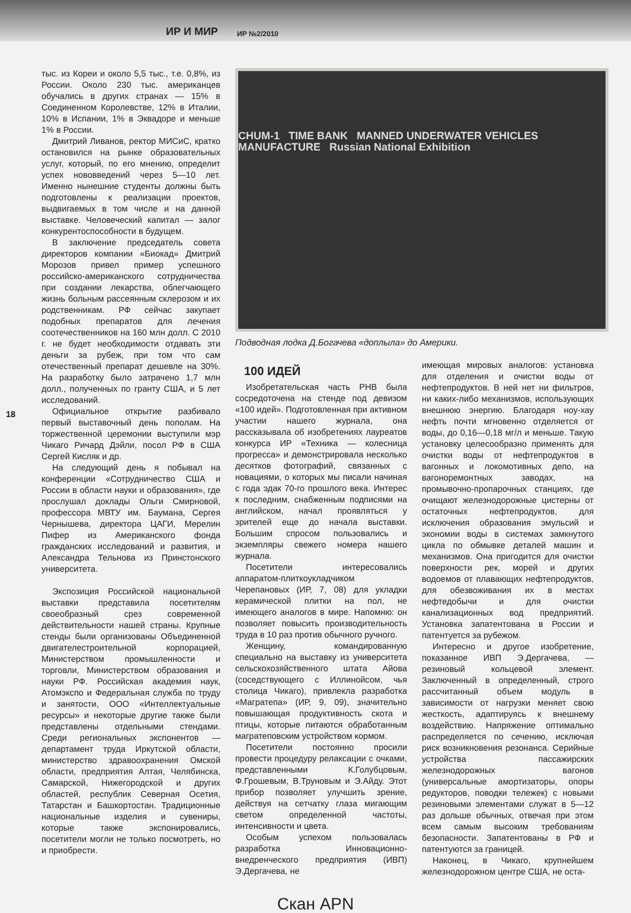ИР И МИР ИР №2/2010
18
тыс. из Кореи и около 5,5 тыс., т.е. 0,8%, из России. Около 230 тыс. американцев обучались в других странах — 15% в Соединенном Королевстве, 12% в Италии, 10% в Испании, 1% в Эквадоре и меньше 1% в России.
Дмитрий Ливанов, ректор МИСиС, кратко остановился на рынке образовательных услуг, который, по его мнению, определит успех нововведений через 5—10 лет. Именно нынешние студенты должны быть подготовлены к реализации проектов, выдвигаемых в том числе и на данной выставке. Человеческий капитал — залог конкурентоспособности в будущем.
В заключение председатель совета директоров компании «Биокад» Дмитрий Морозов привел пример успешного российско-американского сотрудничества при создании лекарства, облегчающего жизнь больным рассеянным склерозом и их родственникам. РФ сейчас закупает подобных препаратов для лечения соотечественников на 160 млн долл. С 2010 г. не будет необходимости отдавать эти деньги за рубеж, при том что сам отечественный препарат дешевле на 30%. На разработку было затрачено 1,7 млн долл., полученных по гранту США, и 5 лет исследований.
Официальное открытие разбивало первый выставочный день пополам. На торжественной церемонии выступили мэр Чикаго Ричард Дэйли, посол РФ в США Сергей Кисляк и др.
На следующий день я побывал на конференции «Сотрудничество США и России в области науки и образования», где прослушал доклады Ольги Смирновой, профессора МВТУ им. Баумана, Сергея Чернышева, директора ЦАГИ, Мерелин Пифер из Американского фонда гражданских исследований и развития, и Александра Тельнова из Принстонского университета.
Экспозиция Российской национальной выставки представила посетителям своеобразный срез современной действительности нашей страны. Крупные стенды были организованы Объединенной двигателестроительной корпорацией, Министерством промышленности и торговли, Министерством образования и науки РФ. Российская академия наук, Атомэкспо и Федеральная служба по труду и занятости, ООО «Интеллектуальные ресурсы» и некоторые другие также были представлены отдельными стендами. Среди региональных экспонентов — департамент труда Иркутской области, министерство здравоохранения Омской области, предприятия Алтая, Челябинска, Самарской, Нижегородской и других областей, республик Северная Осетия, Татарстан и Башкортостан. Традиционные национальные изделия и сувениры, которые также экспонировались, посетители могли не только посмотреть, но и приобрести.
CHUM-1 TIME BANK MANNED UNDERWATER VEHICLES MANUFACTURE Russian National Exhibition
Подводная лодка Д.Богачева «доплыла» до Америки.
100 ИДЕЙ
Изобретательская часть РНВ была сосредоточена на стенде под девизом «100 идей». Подготовленная при активном участии нашего журнала, она рассказывала об изобретениях лауреатов конкурса ИР «Техника — колесница прогресса» и демонстрировала несколько десятков фотографий, связанных с новациями, о которых мы писали начиная с года эдак 70-го прошлого века. Интерес к последним, снабженным подписями на английском, начал проявляться у зрителей еще до начала выставки. Большим спросом пользовались и экземпляры свежего номера нашего журнала.
Посетители интересовались аппаратом-плиткоукладчиком Черепановых (ИР, 7, 08) для укладки керамической плитки на пол, не имеющего аналогов в мире. Напомню: он позволяет повысить производительность труда в 10 раз против обычного ручного.
Женщину, командированную специально на выставку из университета сельскохозяйственного штата Айова (соседствующего с Иллинойсом, чья столица Чикаго), привлекла разработка «Магратепа» (ИР, 9, 09), значительно повышающая продуктивность скота и птицы, которые питаются обработанным магратеповским устройством кормом.
Посетители постоянно просили провести процедуру релаксации с очками, представленными К.Голубцовым, Ф.Грошевым, В.Труновым и Э.Айду. Этот прибор позволяет улучшить зрение, действуя на сетчатку глаза мигающим светом определенной частоты, интенсивности и цвета.
Особым успехом пользовалась разработка Инновационно-внедренческого предприятия (ИВП) Э.Дергачева, не
имеющая мировых аналогов: установка для отделения и очистки воды от нефтепродуктов. В ней нет ни фильтров, ни каких-либо механизмов, использующих внешнюю энергию. Благодаря ноу-хау нефть почти мгновенно отделяется от воды, до 0,16—0,18 мг/л и меньше. Такую установку целесообразно применять для очистки воды от нефтепродуктов в вагонных и локомотивных депо, на вагоноремонтных заводах, на промывочно-пропарочных станциях, где очищают железнодорожные цистерны от остаточных нефтепродуктов, для исключения образования эмульсий и экономии воды в системах замкнутого цикла по обмывке деталей машин и механизмов. Она пригодится для очистки поверхности рек, морей и других водоемов от плавающих нефтепродуктов, для обезвоживания их в местах нефтедобычи и для очистки канализационных вод предприятий. Установка запатентована в России и патентуется за рубежом.
Интересно и другое изобретение, показанное ИВП Э.Дергачева, — резиновый кольцевой элемент. Заключенный в определенный, строго рассчитанный объем модуль в зависимости от нагрузки меняет свою жесткость, адаптируясь к внешнему воздействию. Напряжение оптимально распределяется по сечению, исключая риск возникновения резонанса. Серийные устройства пассажирских железнодорожных вагонов (универсальные амортизаторы, опоры редукторов, поводки тележек) с новыми резиновыми элементами служат в 5—12 раз дольше обычных, отвечая при этом всем самым высоким требованиям безопасности. Запатентованы в РФ и патентуются за границей.
Наконец, в Чикаго, крупнейшем железнодорожном центре США, не оста-
Скан APN